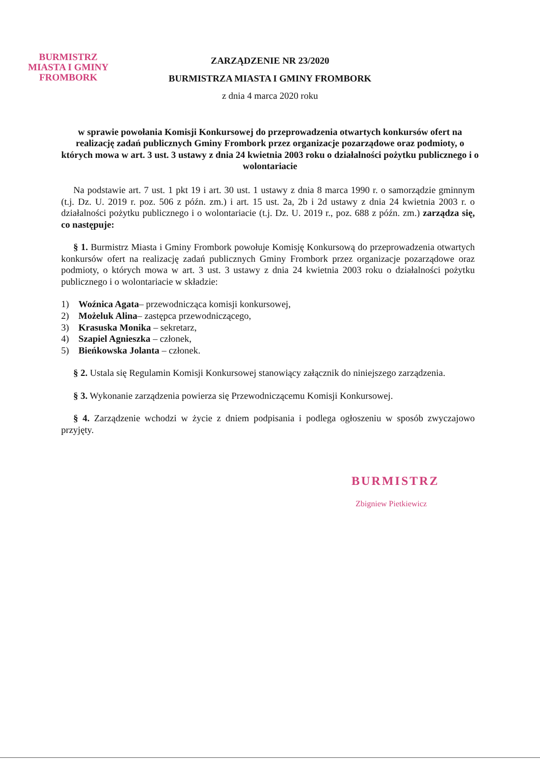BURMISTRZ
MIASTA I GMINY
FROMBORK
ZARZĄDZENIE NR 23/2020
BURMISTRZA MIASTA I GMINY FROMBORK
z dnia 4 marca 2020 roku
w sprawie powołania Komisji Konkursowej do przeprowadzenia otwartych konkursów ofert na realizację zadań publicznych Gminy Frombork przez organizacje pozarządowe oraz podmioty, o których mowa w art. 3 ust. 3 ustawy z dnia 24 kwietnia 2003 roku o działalności pożytku publicznego i o wolontariacie
Na podstawie art. 7 ust. 1 pkt 19 i art. 30 ust. 1 ustawy z dnia 8 marca 1990 r. o samorządzie gminnym (t.j. Dz. U. 2019 r. poz. 506 z późn. zm.) i art. 15 ust. 2a, 2b i 2d ustawy z dnia 24 kwietnia 2003 r. o działalności pożytku publicznego i o wolontariacie (t.j. Dz. U. 2019 r., poz. 688 z późn. zm.) zarządza się, co następuje:
§ 1. Burmistrz Miasta i Gminy Frombork powołuje Komisję Konkursową do przeprowadzenia otwartych konkursów ofert na realizację zadań publicznych Gminy Frombork przez organizacje pozarządowe oraz podmioty, o których mowa w art. 3 ust. 3 ustawy z dnia 24 kwietnia 2003 roku o działalności pożytku publicznego i o wolontariacie w składzie:
1) Woźnica Agata– przewodnicząca komisji konkursowej,
2) Możeluk Alina– zastępca przewodniczącego,
3) Krasuska Monika – sekretarz,
4) Szapiel Agnieszka – członek,
5) Bieńkowska Jolanta – członek.
§ 2. Ustala się Regulamin Komisji Konkursowej stanowiący załącznik do niniejszego zarządzenia.
§ 3. Wykonanie zarządzenia powierza się Przewodniczącemu Komisji Konkursowej.
§ 4. Zarządzenie wchodzi w życie z dniem podpisania i podlega ogłoszeniu w sposób zwyczajowo przyjęty.
BURMISTRZ
Zbigniew Pietkiewicz